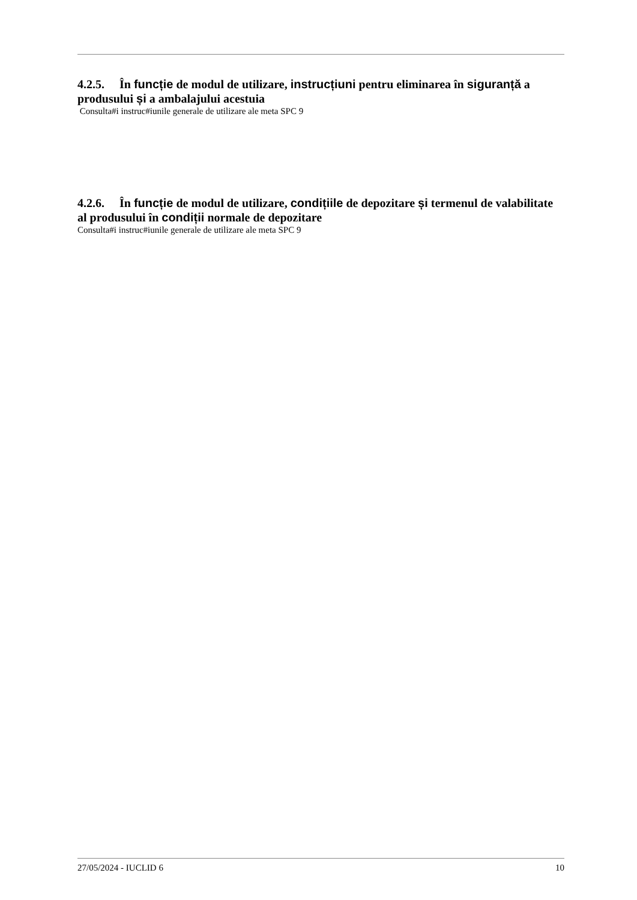4.2.5. În funcție de modul de utilizare, instrucțiuni pentru eliminarea în siguranță a produsului și a ambalajului acestuia
Consulta#i instruc#iunile generale de utilizare ale meta SPC 9
4.2.6. În funcție de modul de utilizare, condițiile de depozitare și termenul de valabilitate al produsului în condiții normale de depozitare
Consulta#i instruc#iunile generale de utilizare ale meta SPC 9
27/05/2024 - IUCLID 6 10